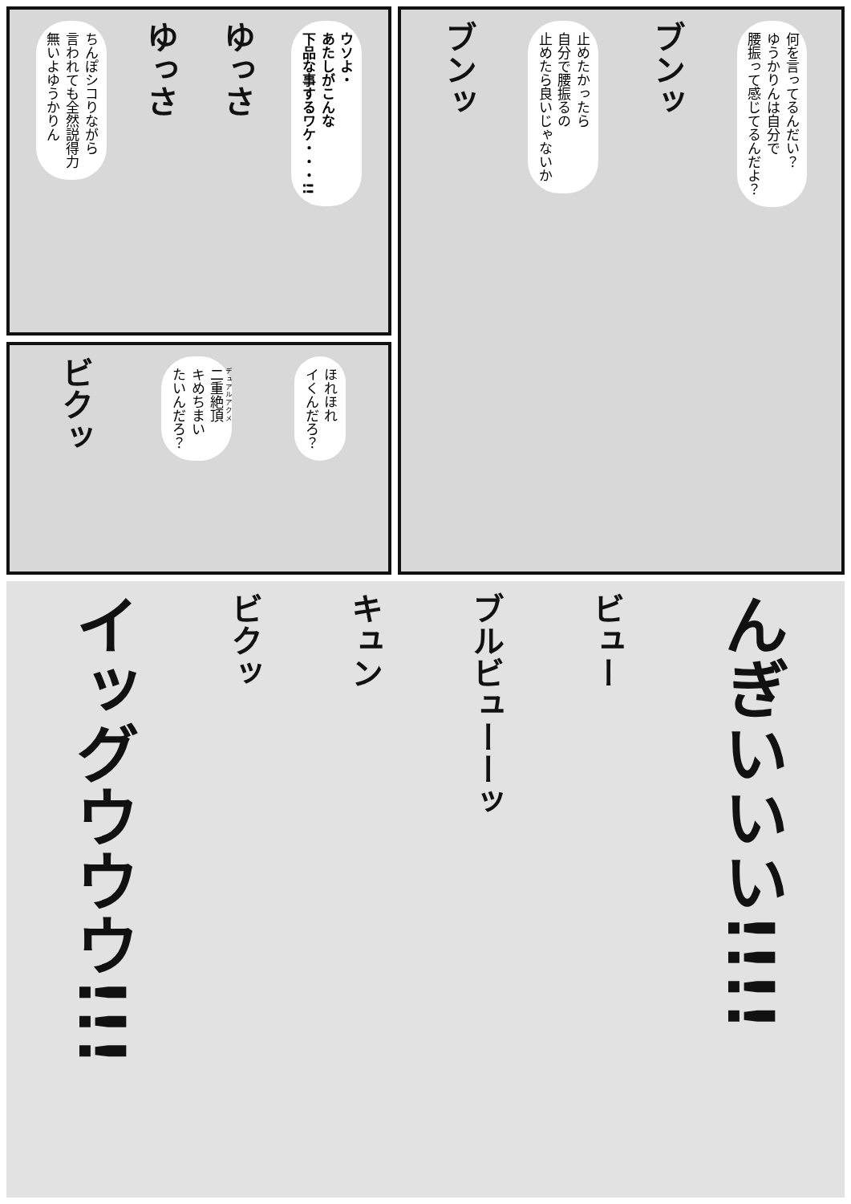ウソよ・
あたしがこんな
下品な事するワケ・・・!!
ゆっさ
ゆっさ
ちんぽシコりながら
言われても全然説得力
無いよゆうかりん
何を言ってるんだい？
ゆうかりんは自分で
腰振って感じてるんだよ？
ブンッ
止めたかったら
自分で腰振るの
止めたら良いじゃないか
ブンッ
ほれほれ
イくんだろ？
二重絶頂
キめちまい
たいんだろ？
ビクッ
んぎいいい!!!!
ビュー
ブルビューーッ
キュン
ビクッ
イッグウウウ!!!